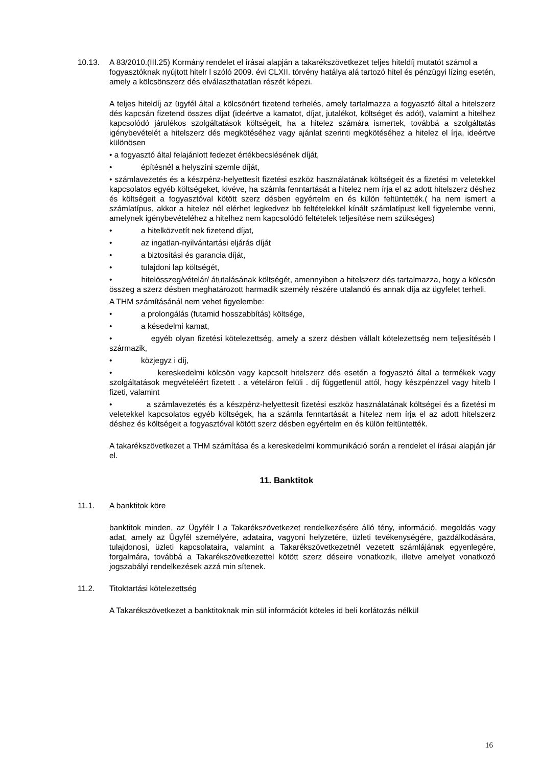10.13. A 83/2010.(III.25) Kormány rendelet el írásai alapján a takarékszövetkezet teljes hiteldíj mutatót számol a fogyasztóknak nyújtott hitelr l szóló 2009. évi CLXII. törvény hatálya alá tartozó hitel és pénzügyi lízing esetén, amely a kölcsönszerz dés elválaszthatatlan részét képezi.
A teljes hiteldíj az ügyfél által a kölcsönért fizetend terhelés, amely tartalmazza a fogyasztó által a hitelszerz dés kapcsán fizetend összes díjat (ideértve a kamatot, díjat, jutalékot, költséget és adót), valamint a hitelhez kapcsolódó járulékos szolgáltatások költségeit, ha a hitelez számára ismertek, továbbá a szolgáltatás igénybevételét a hitelszerz dés megkötéséhez vagy ajánlat szerinti megkötéséhez a hitelez el írja, ideértve különösen
• a fogyasztó által felajánlott fedezet értékbecslésének díját,
• építésnél a helyszíni szemle díját,
• számlavezetés és a készpénz-helyettesít fizetési eszköz használatának költségeit és a fizetési m veletekkel kapcsolatos egyéb költségeket, kivéve, ha számla fenntartását a hitelez nem írja el az adott hitelszerz déshez és költségeit a fogyasztóval kötött szerz désben egyértelm en és külön feltüntették.( ha nem ismert a számlatípus, akkor a hitelez nél elérhet legkedvez bb feltételekkel kínált számlatípust kell figyelembe venni, amelynek igénybevételéhez a hitelhez nem kapcsolódó feltételek teljesítése nem szükséges)
• a hitelközvetít nek fizetend díjat,
• az ingatlan-nyilvántartási eljárás díját
• a biztosítási és garancia díját,
• tulajdoni lap költségét,
• hitelösszeg/vételár/ átutalásának költségét, amennyiben a hitelszerz dés tartalmazza, hogy a kölcsön összeg a szerz désben meghatározott harmadik személy részére utalandó és annak díja az ügyfelet terheli.
A THM számításánál nem vehet figyelembe:
• a prolongálás (futamid hosszabbítás) költsége,
• a késedelmi kamat,
• egyéb olyan fizetési kötelezettség, amely a szerz désben vállalt kötelezettség nem teljesítéséb l származik,
• közjegyz i díj,
• kereskedelmi kölcsön vagy kapcsolt hitelszerz dés esetén a fogyasztó által a termékek vagy szolgáltatások megvételéért fizetett . a vételáron felüli . díj függetlenül attól, hogy készpénzzel vagy hitelb l fizeti, valamint
• a számlavezetés és a készpénz-helyettesít fizetési eszköz használatának költségei és a fizetési m veletekkel kapcsolatos egyéb költségek, ha a számla fenntartását a hitelez nem írja el az adott hitelszerz déshez és költségeit a fogyasztóval kötött szerz désben egyértelm en és külön feltüntették.
A takarékszövetkezet a THM számítása és a kereskedelmi kommunikáció során a rendelet el írásai alapján jár el.
11. Banktitok
11.1. A banktitok köre
banktitok minden, az Ügyfélr l a Takarékszövetkezet rendelkezésére álló tény, információ, megoldás vagy adat, amely az Ügyfél személyére, adataira, vagyoni helyzetére, üzleti tevékenységére, gazdálkodására, tulajdonosi, üzleti kapcsolataira, valamint a Takarékszövetkezetnél vezetett számlájának egyenlegére, forgalmára, továbbá a Takarékszövetkezettel kötött szerz déseire vonatkozik, illetve amelyet vonatkozó jogszabályi rendelkezések azzá min sítenek.
11.2. Titoktartási kötelezettség
A Takarékszövetkezet a banktitoknak min sül információt köteles id beli korlátozás nélkül
16